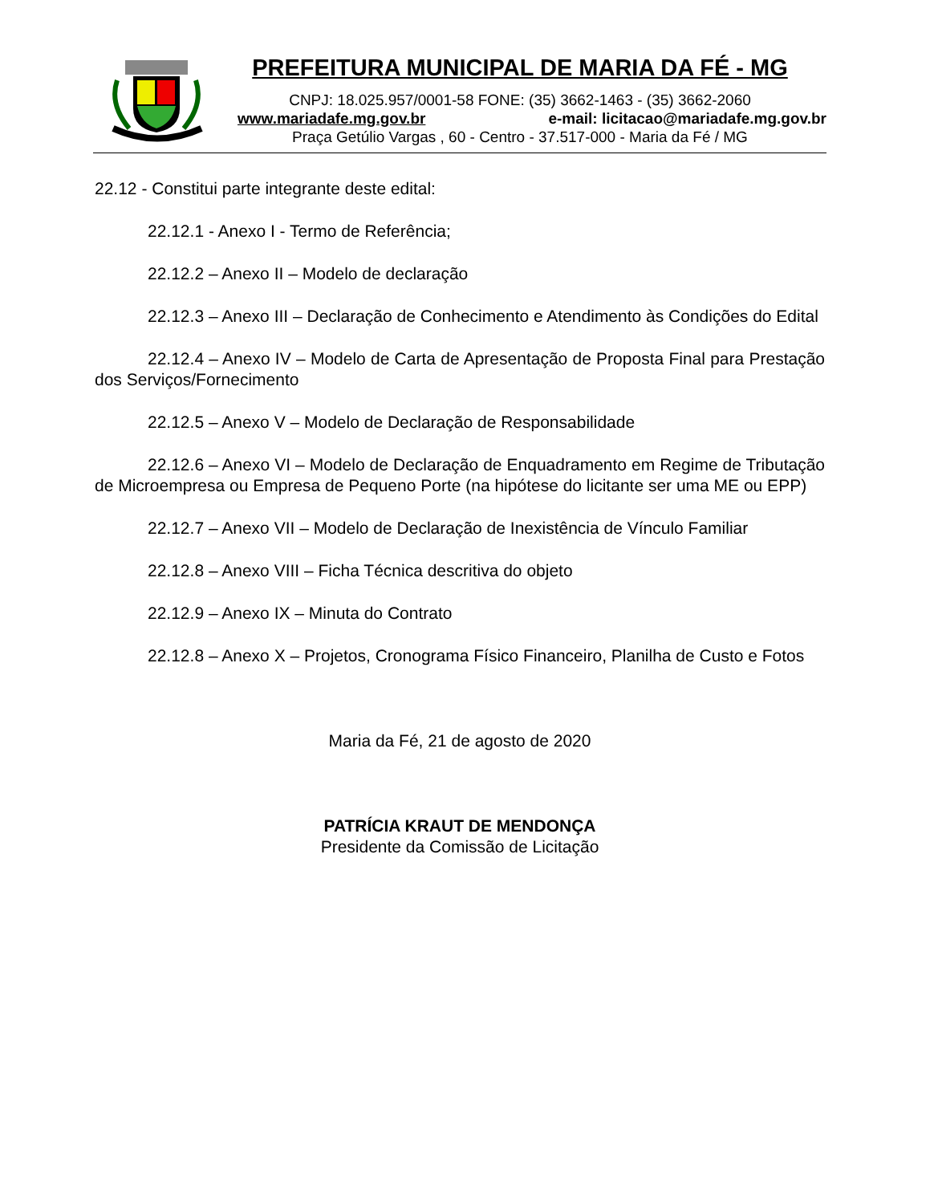PREFEITURA MUNICIPAL DE MARIA DA FÉ - MG
CNPJ: 18.025.957/0001-58 FONE: (35) 3662-1463 - (35) 3662-2060
www.mariadafe.mg.gov.br e-mail: licitacao@mariadafe.mg.gov.br
Praça Getúlio Vargas , 60 - Centro - 37.517-000 - Maria da Fé / MG
22.12 - Constitui parte integrante deste edital:
22.12.1 - Anexo I - Termo de Referência;
22.12.2 – Anexo II – Modelo de declaração
22.12.3 – Anexo III – Declaração de Conhecimento e Atendimento às Condições do Edital
22.12.4 – Anexo IV – Modelo de Carta de Apresentação de Proposta Final para Prestação dos Serviços/Fornecimento
22.12.5 – Anexo V – Modelo de Declaração de Responsabilidade
22.12.6 – Anexo VI – Modelo de Declaração de Enquadramento em Regime de Tributação de Microempresa ou Empresa de Pequeno Porte (na hipótese do licitante ser uma ME ou EPP)
22.12.7 – Anexo VII – Modelo de Declaração de Inexistência de Vínculo Familiar
22.12.8 – Anexo VIII – Ficha Técnica descritiva do objeto
22.12.9 – Anexo IX – Minuta do Contrato
22.12.8 – Anexo X – Projetos, Cronograma Físico Financeiro, Planilha de Custo e Fotos
Maria da Fé, 21 de agosto de 2020
PATRÍCIA KRAUT DE MENDONÇA
Presidente da Comissão de Licitação